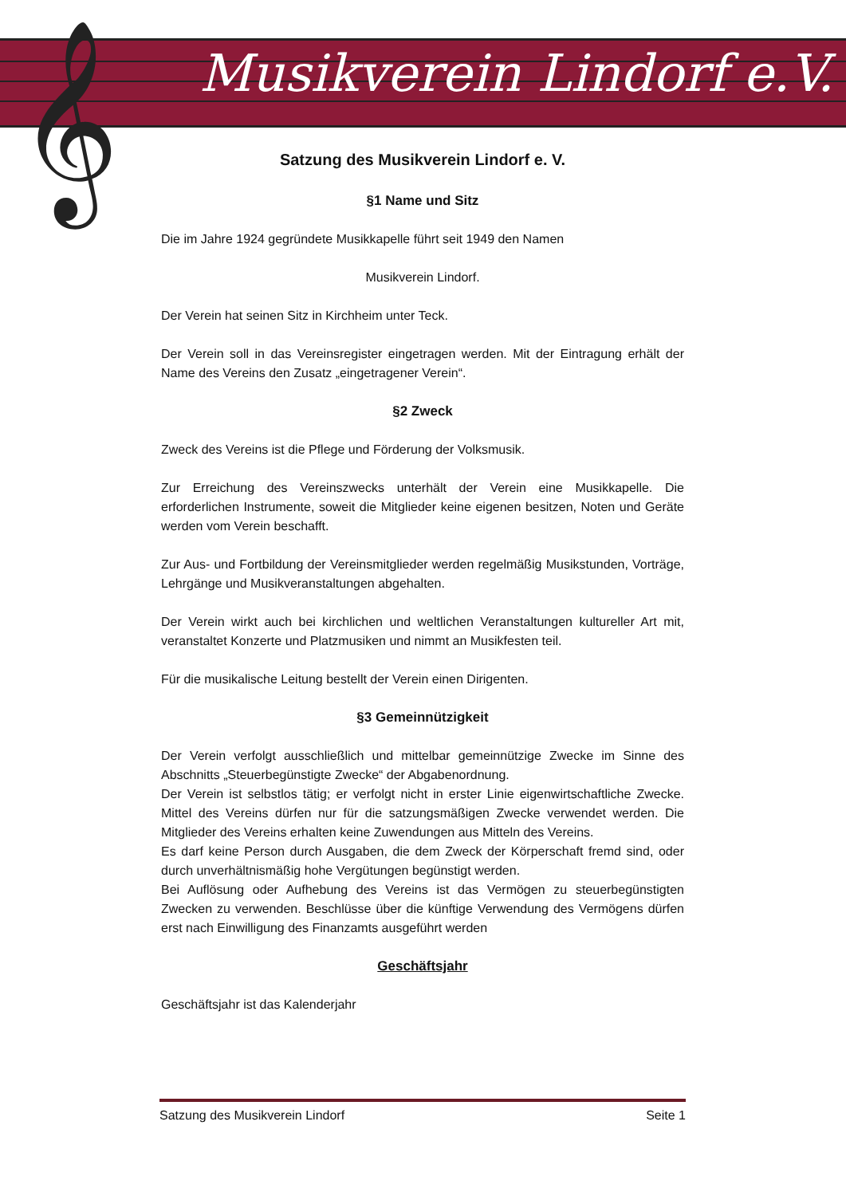𝄞 Musikverein Lindorf e.V.
Satzung des Musikverein Lindorf e. V.
§1 Name und Sitz
Die im Jahre 1924 gegründete Musikkapelle führt seit 1949 den Namen
Musikverein Lindorf.
Der Verein hat seinen Sitz in Kirchheim unter Teck.
Der Verein soll in das Vereinsregister eingetragen werden. Mit der Eintragung erhält der Name des Vereins den Zusatz „eingetragener Verein“.
§2 Zweck
Zweck des Vereins ist die Pflege und Förderung der Volksmusik.
Zur Erreichung des Vereinszwecks unterhält der Verein eine Musikkapelle. Die erforderlichen Instrumente, soweit die Mitglieder keine eigenen besitzen, Noten und Geräte werden vom Verein beschafft.
Zur Aus- und Fortbildung der Vereinsmitglieder werden regelmäßig Musikstunden, Vorträge, Lehrgänge und Musikveranstaltungen abgehalten.
Der Verein wirkt auch bei kirchlichen und weltlichen Veranstaltungen kultureller Art mit, veranstaltet Konzerte und Platzmusiken und nimmt an Musikfesten teil.
Für die musikalische Leitung bestellt der Verein einen Dirigenten.
§3 Gemeinnützigkeit
Der Verein verfolgt ausschließlich und mittelbar gemeinnützige Zwecke im Sinne des Abschnitts „Steuerbegünstigte Zwecke“ der Abgabenordnung.
Der Verein ist selbstlos tätig; er verfolgt nicht in erster Linie eigenwirtschaftliche Zwecke. Mittel des Vereins dürfen nur für die satzungsmäßigen Zwecke verwendet werden. Die Mitglieder des Vereins erhalten keine Zuwendungen aus Mitteln des Vereins.
Es darf keine Person durch Ausgaben, die dem Zweck der Körperschaft fremd sind, oder durch unverhältnismäßig hohe Vergütungen begünstigt werden.
Bei Auflösung oder Aufhebung des Vereins ist das Vermögen zu steuerbegünstigten Zwecken zu verwenden. Beschlüsse über die künftige Verwendung des Vermögens dürfen erst nach Einwilligung des Finanzamts ausgeführt werden
Geschäftsjahr
Geschäftsjahr ist das Kalenderjahr
Satzung des Musikverein Lindorf Seite 1